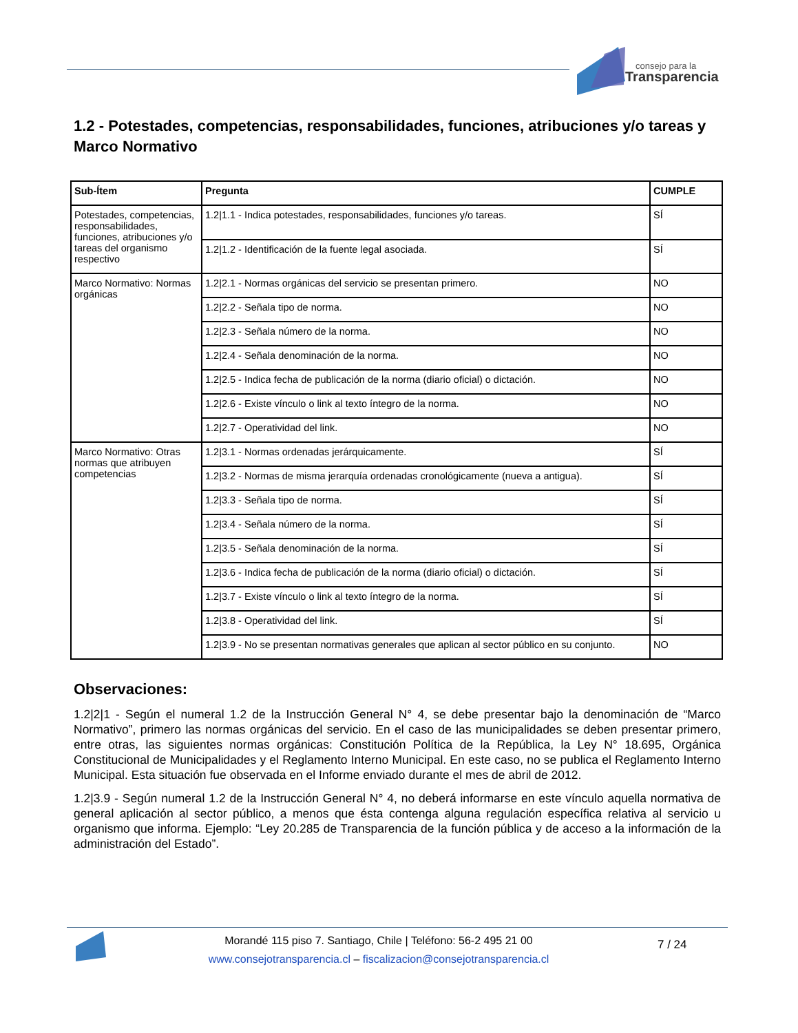consejo para la
Transparencia
1.2 - Potestades, competencias, responsabilidades, funciones, atribuciones y/o tareas y Marco Normativo
| Sub-Ítem | Pregunta | CUMPLE |
| --- | --- | --- |
| Potestades, competencias, responsabilidades, funciones, atribuciones y/o tareas del organismo respectivo | 1.2/1.1 - Indica potestades, responsabilidades, funciones y/o tareas. | SÍ |
| | 1.2/1.2 - Identificación de la fuente legal asociada. | SÍ |
| Marco Normativo: Normas orgánicas | 1.2/2.1 - Normas orgánicas del servicio se presentan primero. | NO |
| | 1.2/2.2 - Señala tipo de norma. | NO |
| | 1.2/2.3 - Señala número de la norma. | NO |
| | 1.2/2.4 - Señala denominación de la norma. | NO |
| | 1.2/2.5 - Indica fecha de publicación de la norma (diario oficial) o dictación. | NO |
| | 1.2/2.6 - Existe vínculo o link al texto íntegro de la norma. | NO |
| | 1.2/2.7 - Operatividad del link. | NO |
| Marco Normativo: Otras normas que atribuyen competencias | 1.2/3.1 - Normas ordenadas jerárquicamente. | SÍ |
| | 1.2/3.2 - Normas de misma jerarquía ordenadas cronológicamente (nueva a antigua). | SÍ |
| | 1.2/3.3 - Señala tipo de norma. | SÍ |
| | 1.2/3.4 - Señala número de la norma. | SÍ |
| | 1.2/3.5 - Señala denominación de la norma. | SÍ |
| | 1.2/3.6 - Indica fecha de publicación de la norma (diario oficial) o dictación. | SÍ |
| | 1.2/3.7 - Existe vínculo o link al texto íntegro de la norma. | SÍ |
| | 1.2/3.8 - Operatividad del link. | SÍ |
| | 1.2/3.9 - No se presentan normativas generales que aplican al sector público en su conjunto. | NO |
Observaciones:
1.2|2|1 - Según el numeral 1.2 de la Instrucción General N° 4, se debe presentar bajo la denominación de “Marco Normativo”, primero las normas orgánicas del servicio. En el caso de las municipalidades se deben presentar primero, entre otras, las siguientes normas orgánicas: Constitución Política de la República, la Ley N° 18.695, Orgánica Constitucional de Municipalidades y el Reglamento Interno Municipal. En este caso, no se publica el Reglamento Interno Municipal. Esta situación fue observada en el Informe enviado durante el mes de abril de 2012.
1.2|3.9 - Según numeral 1.2 de la Instrucción General N° 4, no deberá informarse en este vínculo aquella normativa de general aplicación al sector público, a menos que ésta contenga alguna regulación específica relativa al servicio u organismo que informa. Ejemplo: “Ley 20.285 de Transparencia de la función pública y de acceso a la información de la administración del Estado”.
Morandé 115 piso 7. Santiago, Chile | Teléfono: 56-2 495 21 00
www.consejotransparencia.cl – fiscalizacion@consejotransparencia.cl
7 / 24